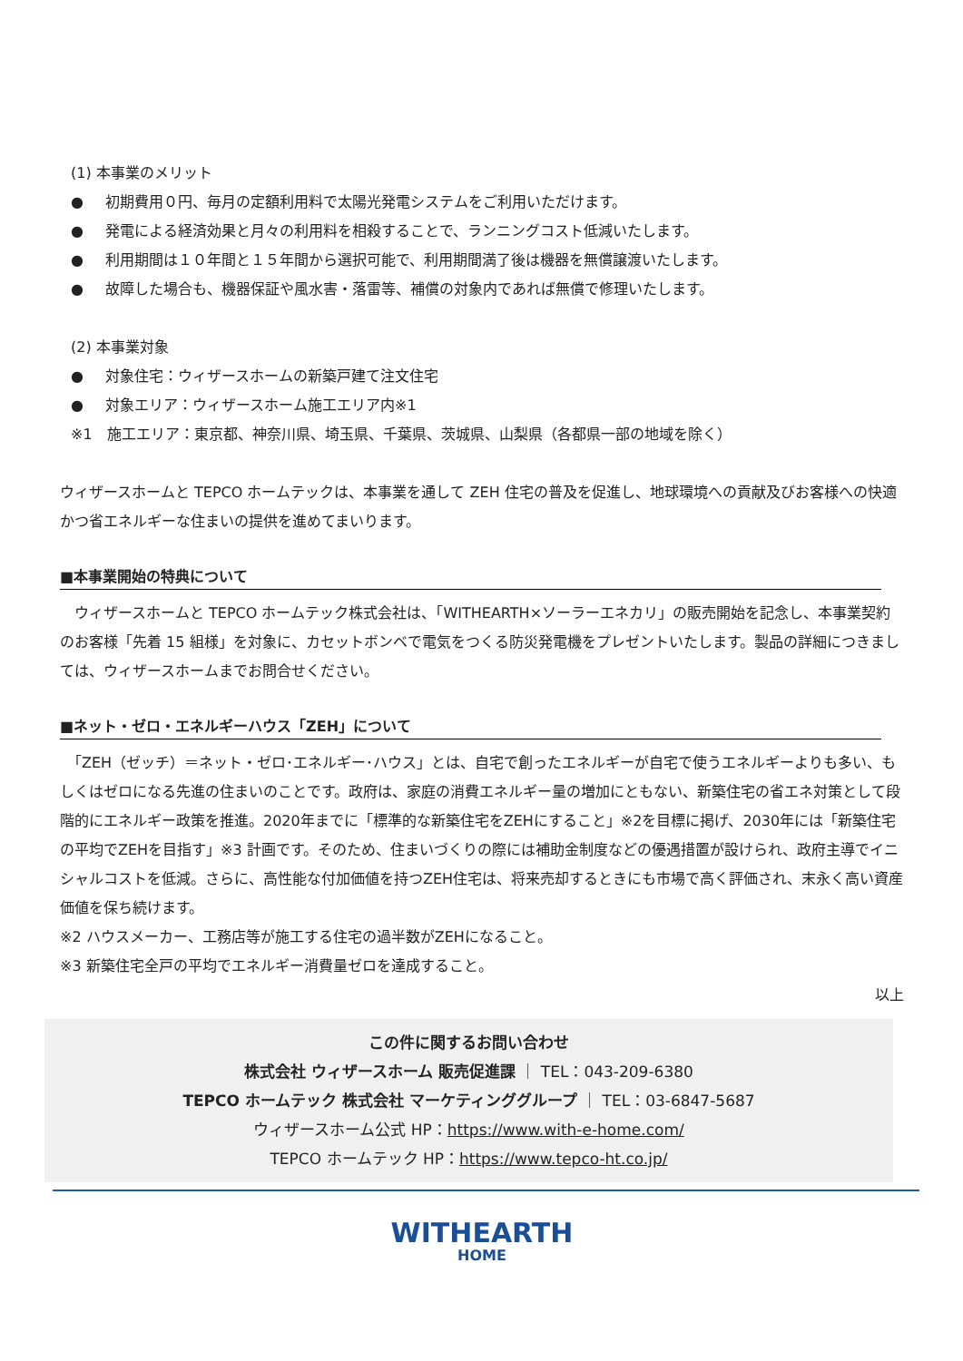(1) 本事業のメリット
● 初期費用０円、毎月の定額利用料で太陽光発電システムをご利用いただけます。
● 発電による経済効果と月々の利用料を相殺することで、ランニングコスト低減いたします。
● 利用期間は１０年間と１５年間から選択可能で、利用期間満了後は機器を無償譲渡いたします。
● 故障した場合も、機器保証や風水害・落雷等、補償の対象内であれば無償で修理いたします。
(2) 本事業対象
● 対象住宅：ウィザースホームの新築戸建て注文住宅
● 対象エリア：ウィザースホーム施工エリア内※1
※1　施工エリア：東京都、神奈川県、埼玉県、千葉県、茨城県、山梨県（各都県一部の地域を除く）
ウィザースホームと TEPCO ホームテックは、本事業を通して ZEH 住宅の普及を促進し、地球環境への貢献及びお客様への快適かつ省エネルギーな住まいの提供を進めてまいります。
■本事業開始の特典について
　ウィザースホームと TEPCO ホームテック株式会社は、「WITHEARTH×ソーラーエネカリ」の販売開始を記念し、本事業契約のお客様「先着 15 組様」を対象に、カセットボンベで電気をつくる防災発電機をプレゼントいたします。製品の詳細につきましては、ウィザースホームまでお問合せください。
■ネット・ゼロ・エネルギーハウス「ZEH」について
　「ZEH（ゼッチ）＝ネット・ゼロ･エネルギー･ハウス」とは、自宅で創ったエネルギーが自宅で使うエネルギーよりも多い、もしくはゼロになる先進の住まいのことです。政府は、家庭の消費エネルギー量の増加にともない、新築住宅の省エネ対策として段階的にエネルギー政策を推進。2020年までに「標準的な新築住宅をZEHにすること」※2を目標に掲げ、2030年には「新築住宅の平均でZEHを目指す」※3 計画です。そのため、住まいづくりの際には補助金制度などの優遇措置が設けられ、政府主導でイニシャルコストを低減。さらに、高性能な付加価値を持つZEH住宅は、将来売却するときにも市場で高く評価され、末永く高い資産価値を保ち続けます。
※2 ハウスメーカー、工務店等が施工する住宅の過半数がZEHになること。
※3 新築住宅全戸の平均でエネルギー消費量ゼロを達成すること。
以上
この件に関するお問い合わせ
株式会社 ウィザースホーム 販売促進課 ｜ TEL：043-209-6380
TEPCO ホームテック 株式会社 マーケティンググループ ｜ TEL：03-6847-5687
ウィザースホーム公式 HP：https://www.with-e-home.com/
TEPCO ホームテック HP：https://www.tepco-ht.co.jp/
WITHEARTH
HOME